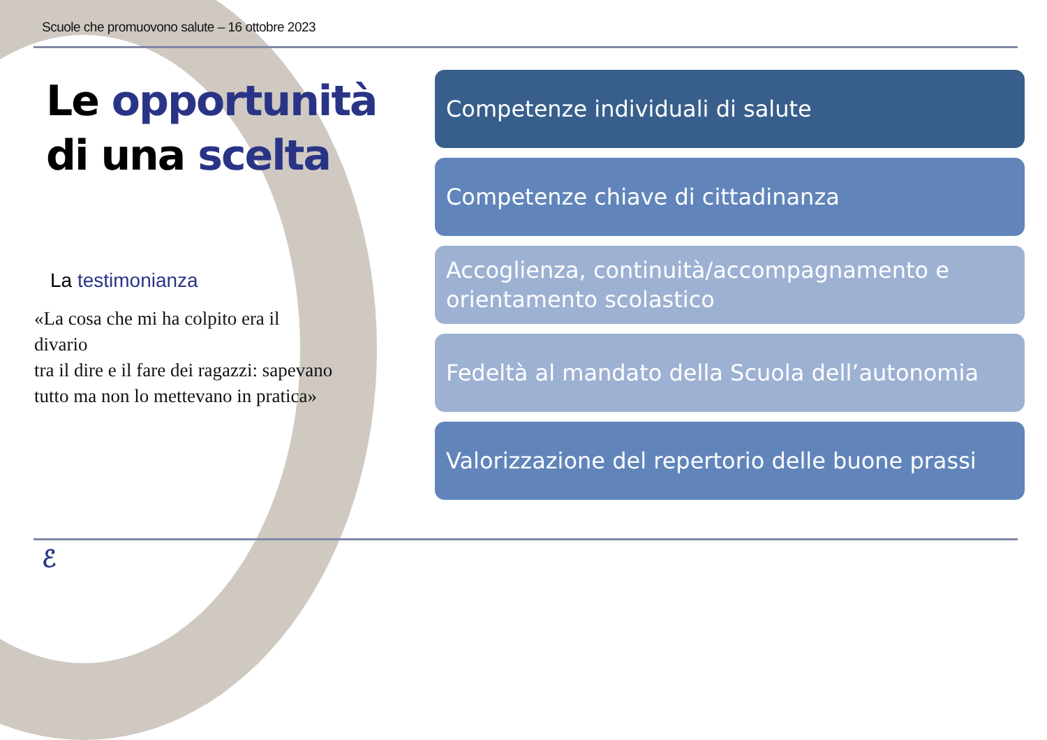Scuole che promuovono salute – 16 ottobre 2023
Le opportunità
di una scelta
La testimonianza
«La cosa che mi ha colpito era il
divario
tra il dire e il fare dei ragazzi: sapevano
tutto ma non lo mettevano in pratica»
Competenze individuali di salute
Competenze chiave di cittadinanza
Accoglienza, continuità/accompagnamento e orientamento scolastico
Fedeltà al mandato della Scuola dell’autonomia
Valorizzazione del repertorio delle buone prassi
ℰ